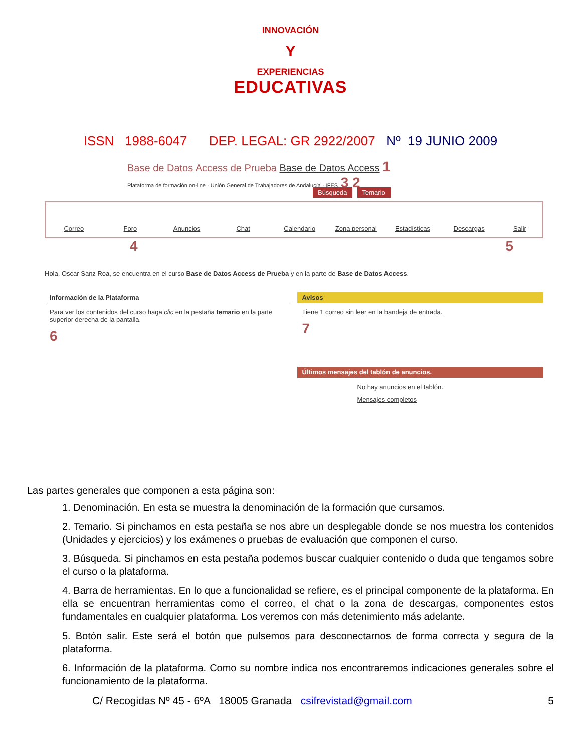INNOVACIÓN
Y
EXPERIENCIAS
EDUCATIVAS
ISSN 1988-6047 DEP. LEGAL: GR 2922/2007 Nº 19 JUNIO 2009
Base de Datos Access de Prueba Base de Datos Access 1
Plataforma de formación on-line · Unión General de Trabajadores de Andalucía · IFES 3 2
Búsqueda Temario
Correo Foro Anuncios Chat Calendario Zona personal Estadísticas Descargas Salir
4 5
Hola, Oscar Sanz Roa, se encuentra en el curso Base de Datos Access de Prueba y en la parte de Base de Datos Access.
Información de la Plataforma
Para ver los contenidos del curso haga clic en la pestaña temario en la parte superior derecha de la pantalla.
6
Avisos
Tiene 1 correo sin leer en la bandeja de entrada.
7
Últimos mensajes del tablón de anuncios.
No hay anuncios en el tablón.
Mensajes completos
Las partes generales que componen a esta página son:
1. Denominación. En esta se muestra la denominación de la formación que cursamos.
2. Temario. Si pinchamos en esta pestaña se nos abre un desplegable donde se nos muestra los contenidos (Unidades y ejercicios) y los exámenes o pruebas de evaluación que componen el curso.
3. Búsqueda. Si pinchamos en esta pestaña podemos buscar cualquier contenido o duda que tengamos sobre el curso o la plataforma.
4. Barra de herramientas. En lo que a funcionalidad se refiere, es el principal componente de la plataforma. En ella se encuentran herramientas como el correo, el chat o la zona de descargas, componentes estos fundamentales en cualquier plataforma. Los veremos con más detenimiento más adelante.
5. Botón salir. Este será el botón que pulsemos para desconectarnos de forma correcta y segura de la plataforma.
6. Información de la plataforma. Como su nombre indica nos encontraremos indicaciones generales sobre el funcionamiento de la plataforma.
C/ Recogidas Nº 45 - 6ºA 18005 Granada csifrevistad@gmail.com 5